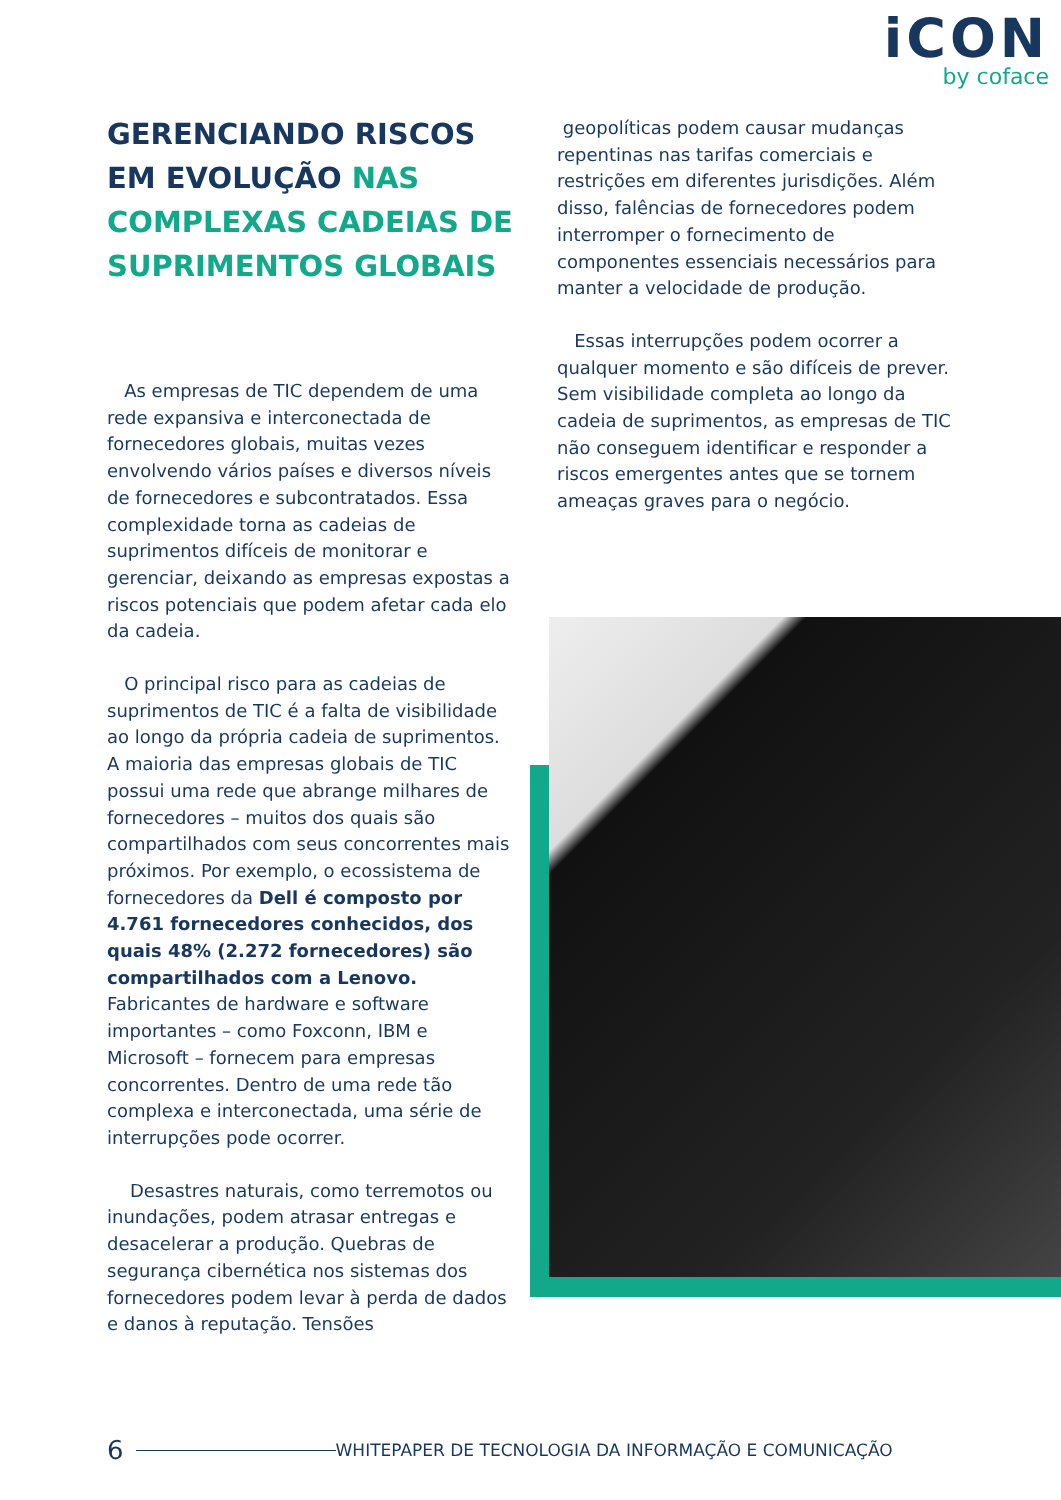iCON
by coface
GERENCIANDO RISCOS EM EVOLUÇÃO NAS COMPLEXAS CADEIAS DE SUPRIMENTOS GLOBAIS
As empresas de TIC dependem de uma rede expansiva e interconectada de fornecedores globais, muitas vezes envolvendo vários países e diversos níveis de fornecedores e subcontratados. Essa complexidade torna as cadeias de suprimentos difíceis de monitorar e gerenciar, deixando as empresas expostas a riscos potenciais que podem afetar cada elo da cadeia.
O principal risco para as cadeias de suprimentos de TIC é a falta de visibilidade ao longo da própria cadeia de suprimentos. A maioria das empresas globais de TIC possui uma rede que abrange milhares de fornecedores – muitos dos quais são compartilhados com seus concorrentes mais próximos. Por exemplo, o ecossistema de fornecedores da Dell é composto por 4.761 fornecedores conhecidos, dos quais 48% (2.272 fornecedores) são compartilhados com a Lenovo. Fabricantes de hardware e software importantes – como Foxconn, IBM e Microsoft – fornecem para empresas concorrentes. Dentro de uma rede tão complexa e interconectada, uma série de interrupções pode ocorrer.
Desastres naturais, como terremotos ou inundações, podem atrasar entregas e desacelerar a produção. Quebras de segurança cibernética nos sistemas dos fornecedores podem levar à perda de dados e danos à reputação. Tensões
geopolíticas podem causar mudanças repentinas nas tarifas comerciais e restrições em diferentes jurisdições. Além disso, falências de fornecedores podem interromper o fornecimento de componentes essenciais necessários para manter a velocidade de produção.
Essas interrupções podem ocorrer a qualquer momento e são difíceis de prever. Sem visibilidade completa ao longo da cadeia de suprimentos, as empresas de TIC não conseguem identificar e responder a riscos emergentes antes que se tornem ameaças graves para o negócio.
6 WHITEPAPER DE TECNOLOGIA DA INFORMAÇÃO E COMUNICAÇÃO